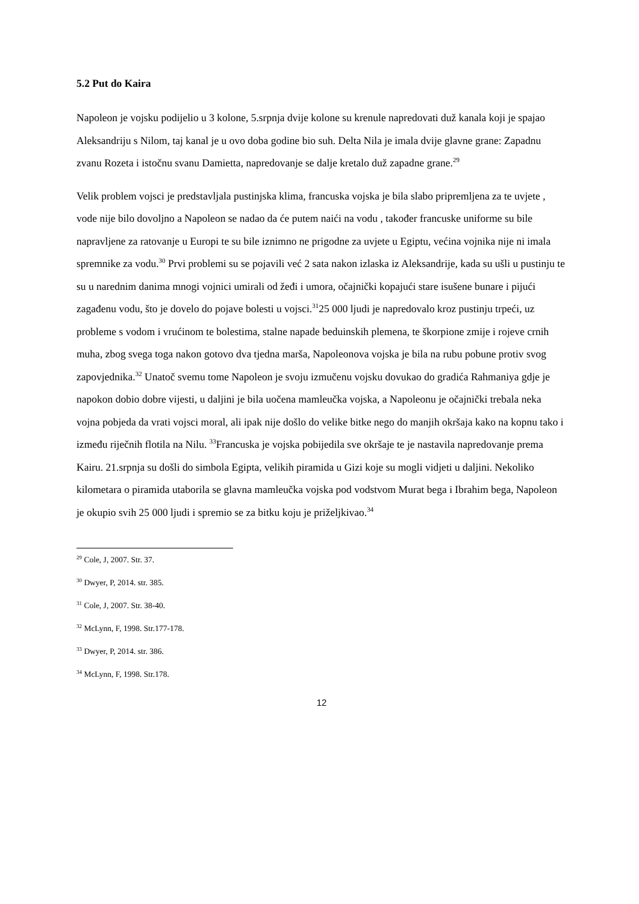5.2 Put do Kaira
Napoleon je vojsku podijelio u 3 kolone, 5.srpnja dvije kolone su krenule napredovati duž kanala koji je spajao Aleksandriju s Nilom, taj kanal je u ovo doba godine bio suh. Delta Nila je imala dvije glavne grane: Zapadnu zvanu Rozeta i istočnu svanu Damietta, napredovanje se dalje kretalo duž zapadne grane.<sup>29</sup>
Velik problem vojsci je predstavljala pustinjska klima, francuska vojska je bila slabo pripremljena za te uvjete , vode nije bilo dovoljno a Napoleon se nadao da će putem naići na vodu , također francuske uniforme su bile napravljene za ratovanje u Europi te su bile iznimno ne prigodne za uvjete u Egiptu, većina vojnika nije ni imala spremnike za vodu.<sup>30</sup> Prvi problemi su se pojavili već 2 sata nakon izlaska iz Aleksandrije, kada su ušli u pustinju te su u narednim danima mnogi vojnici umirali od žeđi i umora, očajnički kopajući stare isušene bunare i pijući zagađenu vodu, što je dovelo do pojave bolesti u vojsci.<sup>31</sup>25 000 ljudi je napredovalo kroz pustinju trpeći, uz probleme s vodom i vrućinom te bolestima, stalne napade beduinskih plemena, te škorpione zmije i rojeve crnih muha, zbog svega toga nakon gotovo dva tjedna marša, Napoleonova vojska je bila na rubu pobune protiv svog zapovjednika.<sup>32</sup> Unatoč svemu tome Napoleon je svoju izmučenu vojsku dovukao do gradića Rahmaniya gdje je napokon dobio dobre vijesti, u daljini je bila uočena mamleučka vojska, a Napoleonu je očajnički trebala neka vojna pobjeda da vrati vojsci moral, ali ipak nije došlo do velike bitke nego do manjih okršaja kako na kopnu tako i između riječnih flotila na Nilu. <sup>33</sup>Francuska je vojska pobijedila sve okršaje te je nastavila napredovanje prema Kairu. 21.srpnja su došli do simbola Egipta, velikih piramida u Gizi koje su mogli vidjeti u daljini. Nekoliko kilometara o piramida utaborila se glavna mamleučka vojska pod vodstvom Murat bega i Ibrahim bega, Napoleon je okupio svih 25 000 ljudi i spremio se za bitku koju je priželjkivao.<sup>34</sup>
<sup>29</sup> Cole, J, 2007. Str. 37.
<sup>30</sup> Dwyer, P, 2014. str. 385.
<sup>31</sup> Cole, J, 2007. Str. 38-40.
<sup>32</sup> McLynn, F, 1998. Str.177-178.
<sup>33</sup> Dwyer, P, 2014. str. 386.
<sup>34</sup> McLynn, F, 1998. Str.178.
12